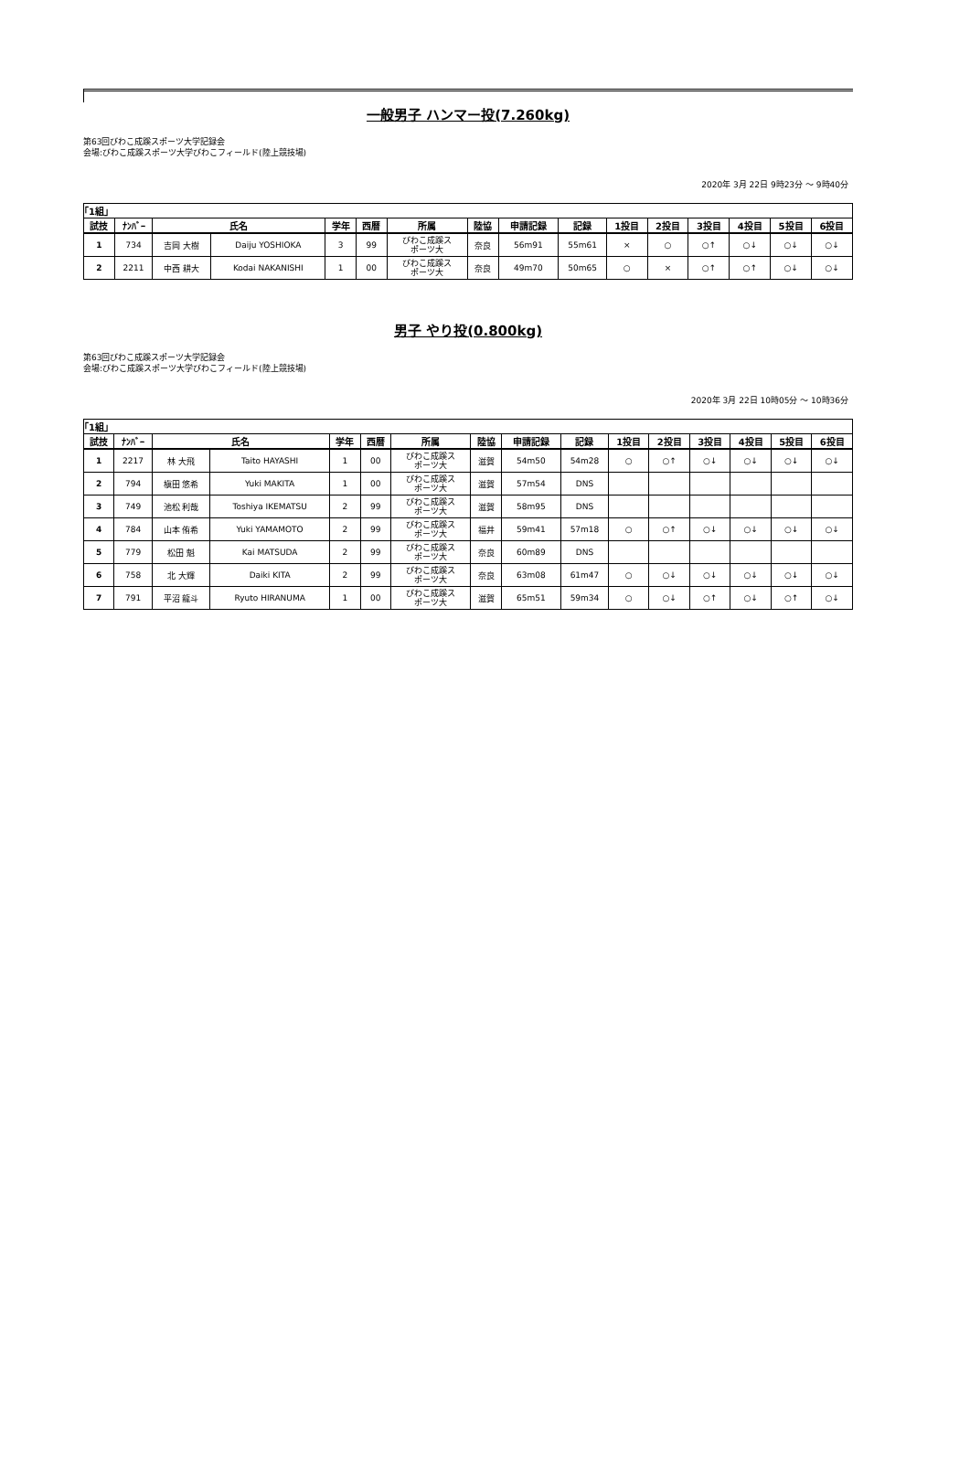一般男子 ハンマー投(7.260kg)
第63回びわこ成蹊スポーツ大学記録会
会場:びわこ成蹊スポーツ大学びわこフィールド(陸上競技場)
2020年 3月 22日 9時23分 ～ 9時40分
| ｢1組｣ | | | | | | | | | | | | | | | |
| 試技 | ﾅﾝﾊﾞｰ | 氏名 | | 学年 | 西暦 | 所属 | 陸協 | 申請記録 | 記録 | 1投目 | 2投目 | 3投目 | 4投目 | 5投目 | 6投目 |
| 1 | 734 | 吉岡 大樹 | Daiju YOSHIOKA | 3 | 99 | びわこ成蹊ス ポーツ大 | 奈良 | 56m91 | 55m61 | × | ○ | ○↑ | ○↓ | ○↓ | ○↓ |
| 2 | 2211 | 中西 耕大 | Kodai NAKANISHI | 1 | 00 | びわこ成蹊ス ポーツ大 | 奈良 | 49m70 | 50m65 | ○ | × | ○↑ | ○↑ | ○↓ | ○↓ |
男子 やり投(0.800kg)
第63回びわこ成蹊スポーツ大学記録会
会場:びわこ成蹊スポーツ大学びわこフィールド(陸上競技場)
2020年 3月 22日 10時05分 ～ 10時36分
| ｢1組｣ | | | | | | | | | | | | | | | |
| 試技 | ﾅﾝﾊﾞｰ | 氏名 | | 学年 | 西暦 | 所属 | 陸協 | 申請記録 | 記録 | 1投目 | 2投目 | 3投目 | 4投目 | 5投目 | 6投目 |
| 1 | 2217 | 林 大飛 | Taito HAYASHI | 1 | 00 | びわこ成蹊ス ポーツ大 | 滋賀 | 54m50 | 54m28 | ○ | ○↑ | ○↓ | ○↓ | ○↓ | ○↓ |
| 2 | 794 | 槇田 悠希 | Yuki MAKITA | 1 | 00 | びわこ成蹊ス ポーツ大 | 滋賀 | 57m54 | DNS | | | | | | |
| 3 | 749 | 池松 利哉 | Toshiya IKEMATSU | 2 | 99 | びわこ成蹊ス ポーツ大 | 滋賀 | 58m95 | DNS | | | | | | |
| 4 | 784 | 山本 侑希 | Yuki YAMAMOTO | 2 | 99 | びわこ成蹊ス ポーツ大 | 福井 | 59m41 | 57m18 | ○ | ○↑ | ○↓ | ○↓ | ○↓ | ○↓ |
| 5 | 779 | 松田 魁 | Kai MATSUDA | 2 | 99 | びわこ成蹊ス ポーツ大 | 奈良 | 60m89 | DNS | | | | | | |
| 6 | 758 | 北 大輝 | Daiki KITA | 2 | 99 | びわこ成蹊ス ポーツ大 | 奈良 | 63m08 | 61m47 | ○ | ○↓ | ○↓ | ○↓ | ○↓ | ○↓ |
| 7 | 791 | 平沼 龍斗 | Ryuto HIRANUMA | 1 | 00 | びわこ成蹊ス ポーツ大 | 滋賀 | 65m51 | 59m34 | ○ | ○↓ | ○↑ | ○↓ | ○↑ | ○↓ |